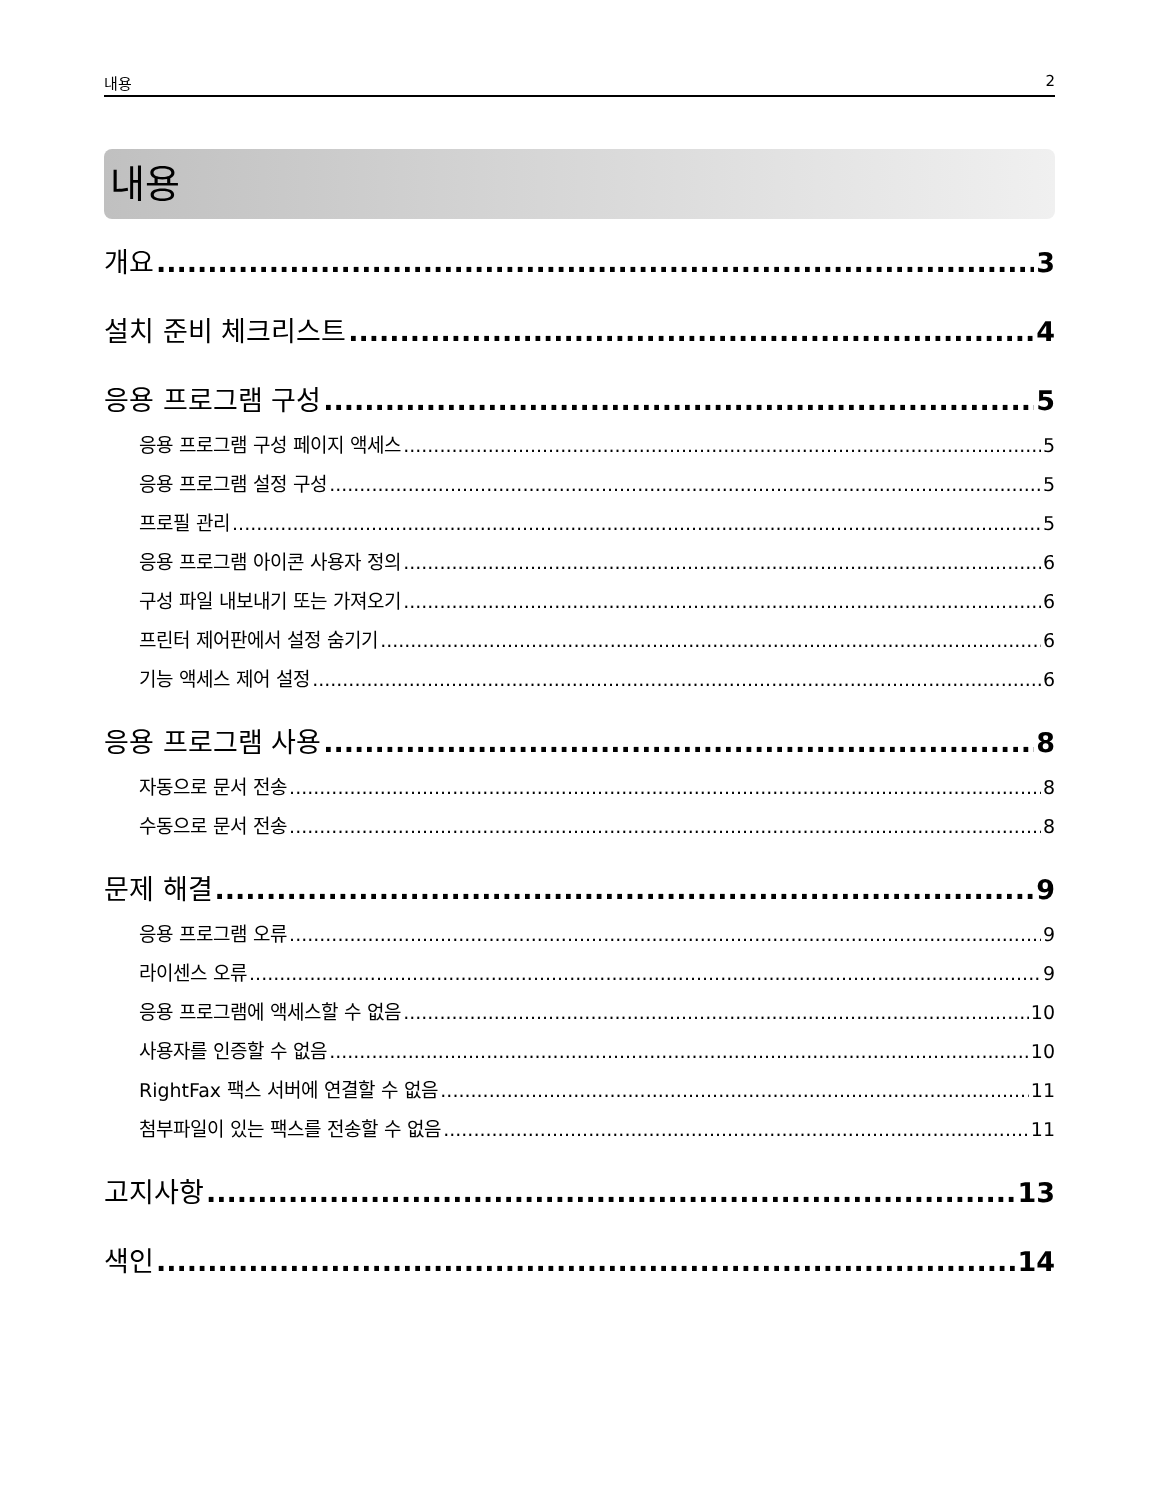내용 2
내용
개요 3
설치 준비 체크리스트 4
응용 프로그램 구성 5
응용 프로그램 구성 페이지 액세스 5
응용 프로그램 설정 구성 5
프로필 관리 5
응용 프로그램 아이콘 사용자 정의 6
구성 파일 내보내기 또는 가져오기 6
프린터 제어판에서 설정 숨기기 6
기능 액세스 제어 설정 6
응용 프로그램 사용 8
자동으로 문서 전송 8
수동으로 문서 전송 8
문제 해결 9
응용 프로그램 오류 9
라이센스 오류 9
응용 프로그램에 액세스할 수 없음 10
사용자를 인증할 수 없음 10
RightFax 팩스 서버에 연결할 수 없음 11
첨부파일이 있는 팩스를 전송할 수 없음 11
고지사항 13
색인 14